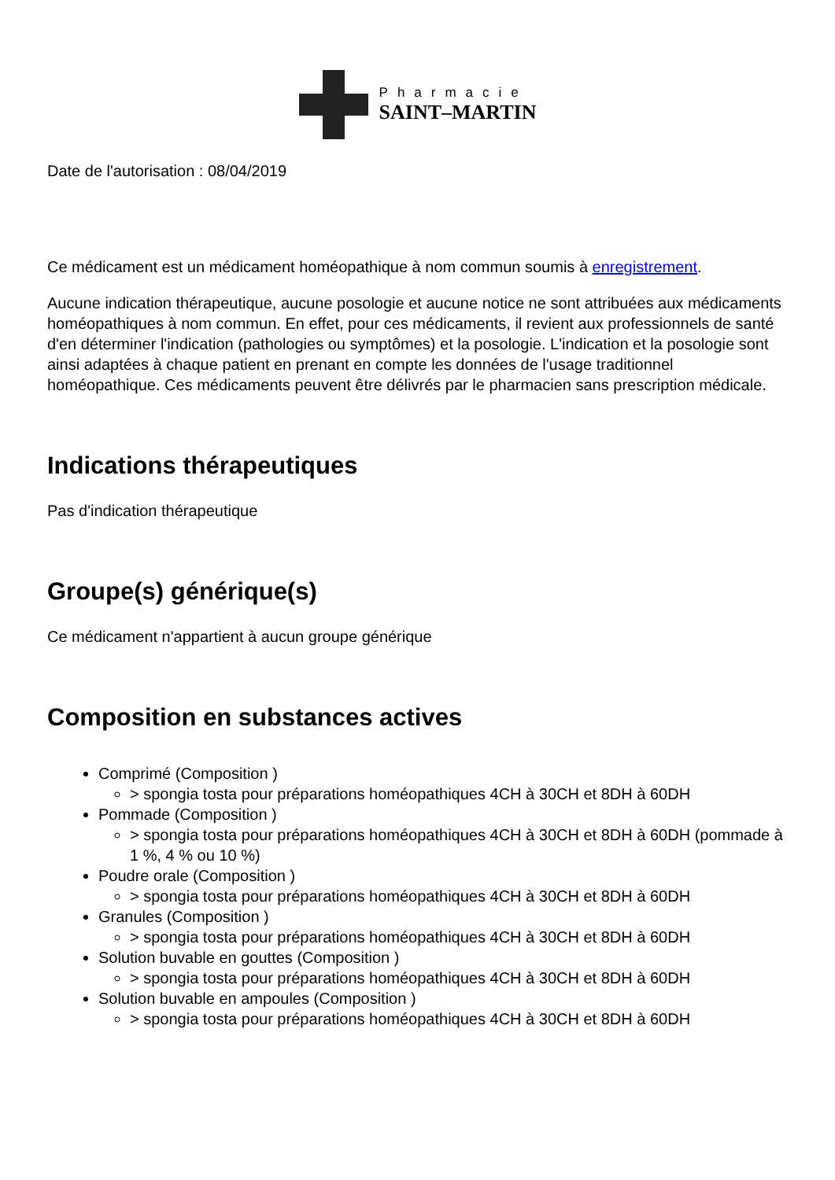Pharmacie
SAINT–MARTIN
Date de l'autorisation : 08/04/2019
Ce médicament est un médicament homéopathique à nom commun soumis à enregistrement.
Aucune indication thérapeutique, aucune posologie et aucune notice ne sont attribuées aux médicaments homéopathiques à nom commun. En effet, pour ces médicaments, il revient aux professionnels de santé d'en déterminer l'indication (pathologies ou symptômes) et la posologie. L'indication et la posologie sont ainsi adaptées à chaque patient en prenant en compte les données de l'usage traditionnel homéopathique. Ces médicaments peuvent être délivrés par le pharmacien sans prescription médicale.
Indications thérapeutiques
Pas d'indication thérapeutique
Groupe(s) générique(s)
Ce médicament n'appartient à aucun groupe générique
Composition en substances actives
Comprimé (Composition )
> spongia tosta pour préparations homéopathiques 4CH à 30CH et 8DH à 60DH
Pommade (Composition )
> spongia tosta pour préparations homéopathiques 4CH à 30CH et 8DH à 60DH (pommade à 1 %, 4 % ou 10 %)
Poudre orale (Composition )
> spongia tosta pour préparations homéopathiques 4CH à 30CH et 8DH à 60DH
Granules (Composition )
> spongia tosta pour préparations homéopathiques 4CH à 30CH et 8DH à 60DH
Solution buvable en gouttes (Composition )
> spongia tosta pour préparations homéopathiques 4CH à 30CH et 8DH à 60DH
Solution buvable en ampoules (Composition )
> spongia tosta pour préparations homéopathiques 4CH à 30CH et 8DH à 60DH